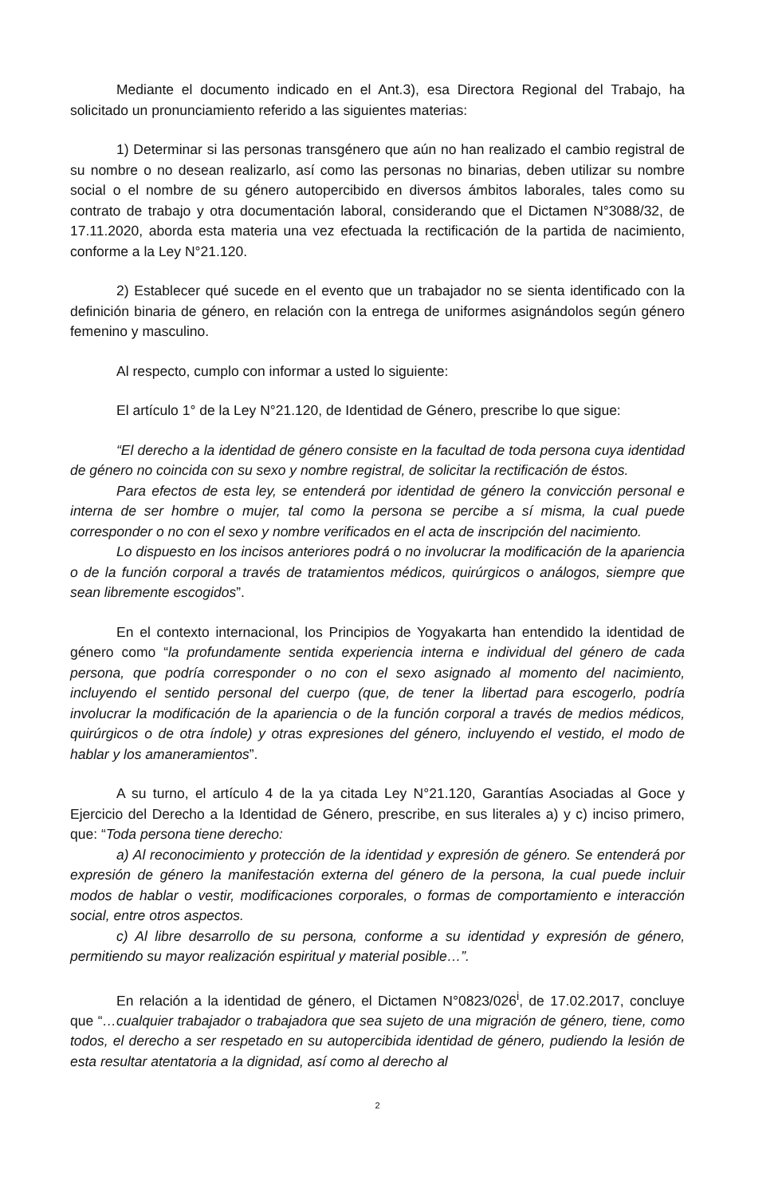Mediante el documento indicado en el Ant.3), esa Directora Regional del Trabajo, ha solicitado un pronunciamiento referido a las siguientes materias:
1) Determinar si las personas transgénero que aún no han realizado el cambio registral de su nombre o no desean realizarlo, así como las personas no binarias, deben utilizar su nombre social o el nombre de su género autopercibido en diversos ámbitos laborales, tales como su contrato de trabajo y otra documentación laboral, considerando que el Dictamen N°3088/32, de 17.11.2020, aborda esta materia una vez efectuada la rectificación de la partida de nacimiento, conforme a la Ley N°21.120.
2) Establecer qué sucede en el evento que un trabajador no se sienta identificado con la definición binaria de género, en relación con la entrega de uniformes asignándolos según género femenino y masculino.
Al respecto, cumplo con informar a usted lo siguiente:
El artículo 1° de la Ley N°21.120, de Identidad de Género, prescribe lo que sigue:
“El derecho a la identidad de género consiste en la facultad de toda persona cuya identidad de género no coincida con su sexo y nombre registral, de solicitar la rectificación de éstos.
Para efectos de esta ley, se entenderá por identidad de género la convicción personal e interna de ser hombre o mujer, tal como la persona se percibe a sí misma, la cual puede corresponder o no con el sexo y nombre verificados en el acta de inscripción del nacimiento.
Lo dispuesto en los incisos anteriores podrá o no involucrar la modificación de la apariencia o de la función corporal a través de tratamientos médicos, quirúrgicos o análogos, siempre que sean libremente escogidos”.
En el contexto internacional, los Principios de Yogyakarta han entendido la identidad de género como “la profundamente sentida experiencia interna e individual del género de cada persona, que podría corresponder o no con el sexo asignado al momento del nacimiento, incluyendo el sentido personal del cuerpo (que, de tener la libertad para escogerlo, podría involucrar la modificación de la apariencia o de la función corporal a través de medios médicos, quirúrgicos o de otra índole) y otras expresiones del género, incluyendo el vestido, el modo de hablar y los amaneramientos”.
A su turno, el artículo 4 de la ya citada Ley N°21.120, Garantías Asociadas al Goce y Ejercicio del Derecho a la Identidad de Género, prescribe, en sus literales a) y c) inciso primero, que: “Toda persona tiene derecho:
a) Al reconocimiento y protección de la identidad y expresión de género. Se entenderá por expresión de género la manifestación externa del género de la persona, la cual puede incluir modos de hablar o vestir, modificaciones corporales, o formas de comportamiento e interacción social, entre otros aspectos.
c) Al libre desarrollo de su persona, conforme a su identidad y expresión de género, permitiendo su mayor realización espiritual y material posible…”.
En relación a la identidad de género, el Dictamen N°0823/026<sup>i</sup>, de 17.02.2017, concluye que “…cualquier trabajador o trabajadora que sea sujeto de una migración de género, tiene, como todos, el derecho a ser respetado en su autopercibida identidad de género, pudiendo la lesión de esta resultar atentatoria a la dignidad, así como al derecho al
2